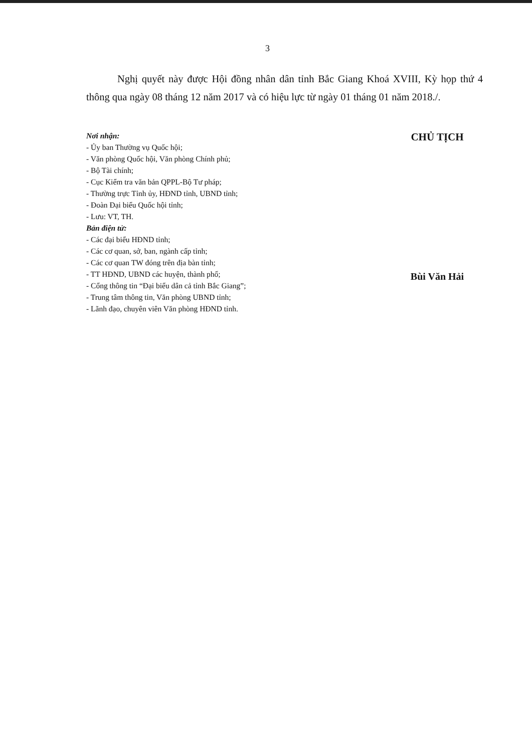3
Nghị quyết này được Hội đồng nhân dân tỉnh Bắc Giang Khoá XVIII, Kỳ họp thứ 4 thông qua ngày 08 tháng 12 năm 2017 và có hiệu lực từ ngày 01 tháng 01 năm 2018./.
Nơi nhận:
- Ủy ban Thường vụ Quốc hội;
- Văn phòng Quốc hội, Văn phòng Chính phủ;
- Bộ Tài chính;
- Cục Kiểm tra văn bản QPPL-Bộ Tư pháp;
- Thường trực Tỉnh ủy, HĐND tỉnh, UBND tỉnh;
- Đoàn Đại biểu Quốc hội tỉnh;
- Lưu: VT, TH.
Bản điện tử:
- Các đại biểu HĐND tỉnh;
- Các cơ quan, sở, ban, ngành cấp tỉnh;
- Các cơ quan TW đóng trên địa bàn tỉnh;
- TT HĐND, UBND các huyện, thành phố;
- Cổng thông tin “Đại biểu dân cả tỉnh Bắc Giang”;
- Trung tâm thông tin, Văn phòng UBND tỉnh;
- Lãnh đạo, chuyên viên Văn phòng HĐND tỉnh.
CHỦ TỊCH
Bùi Văn Hải